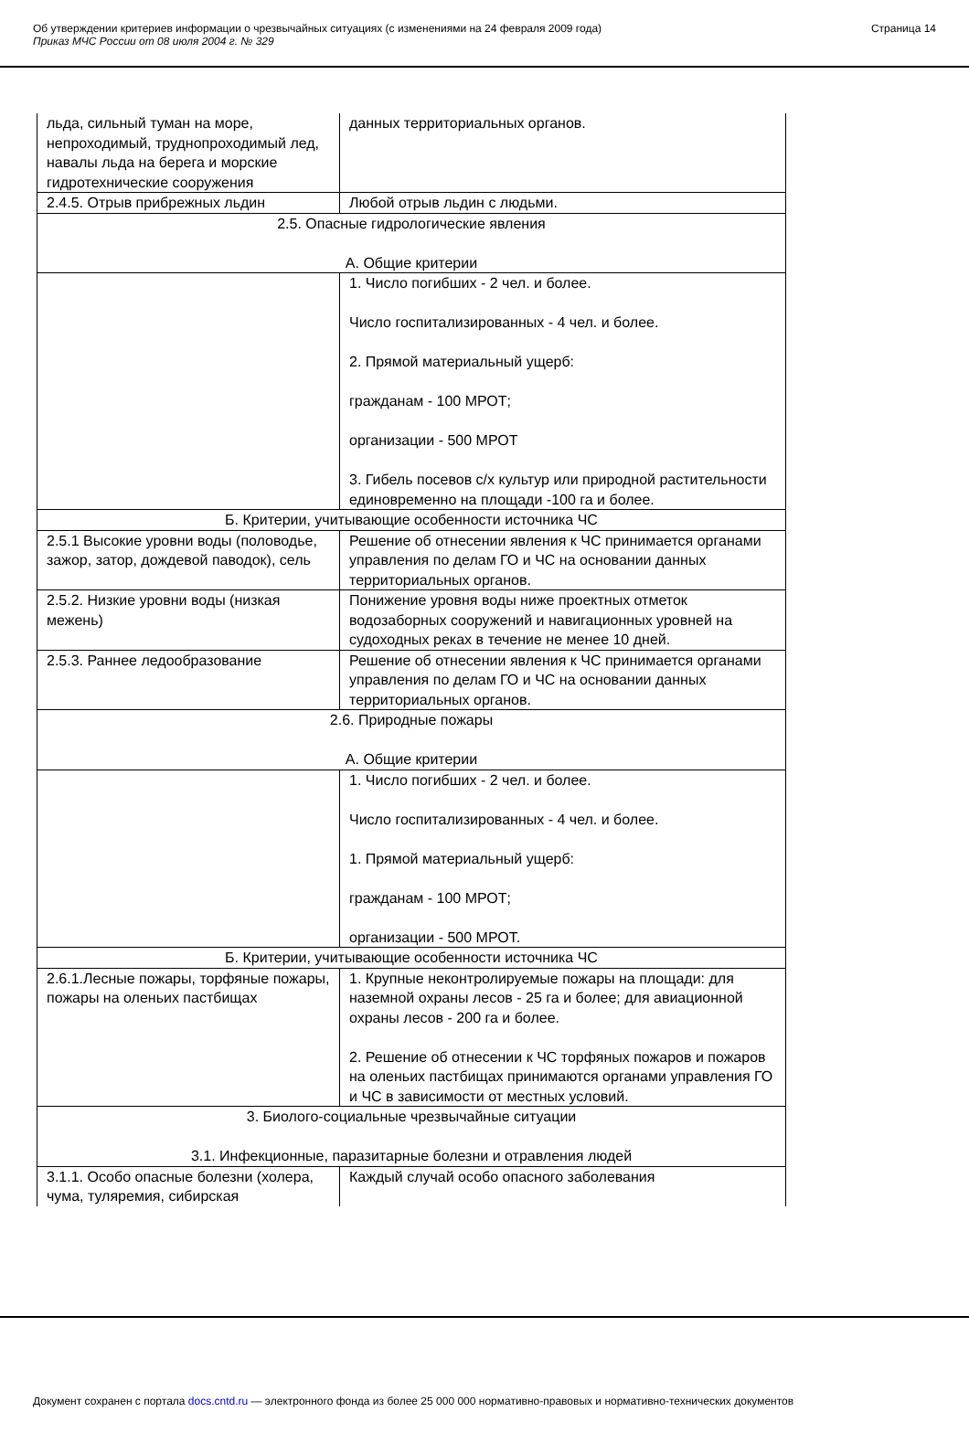Об утверждении критериев информации о чрезвычайных ситуациях (с изменениями на 24 февраля 2009 года)
Приказ МЧС России от 08 июля 2004 г. № 329
Страница 14
| льда, сильный туман на море, непроходимый, труднопроходимый лед, навалы льда на берега и морские гидротехнические сооружения | данных территориальных органов. |
| 2.4.5. Отрыв прибрежных льдин | Любой отрыв льдин с людьми. |
| 2.5. Опасные гидрологические явления А. Общие критерии | |
| | 1. Число погибших - 2 чел. и более. Число госпитализированных - 4 чел. и более. 2. Прямой материальный ущерб: гражданам - 100 МРОТ; организации - 500 МРОТ 3. Гибель посевов с/х культур или природной растительности единовременно на площади -100 га и более. |
| Б. Критерии, учитывающие особенности источника ЧС | |
| 2.5.1 Высокие уровни воды (половодье, зажор, затор, дождевой паводок), сель | Решение об отнесении явления к ЧС принимается органами управления по делам ГО и ЧС на основании данных территориальных органов. |
| 2.5.2. Низкие уровни воды (низкая межень) | Понижение уровня воды ниже проектных отметок водозаборных сооружений и навигационных уровней на судоходных реках в течение не менее 10 дней. |
| 2.5.3. Раннее ледообразование | Решение об отнесении явления к ЧС принимается органами управления по делам ГО и ЧС на основании данных территориальных органов. |
| 2.6. Природные пожары А. Общие критерии | |
| | 1. Число погибших - 2 чел. и более. Число госпитализированных - 4 чел. и более. 1. Прямой материальный ущерб: гражданам - 100 МРОТ; организации - 500 МРОТ. |
| Б. Критерии, учитывающие особенности источника ЧС | |
| 2.6.1.Лесные пожары, торфяные пожары, пожары на оленьих пастбищах | 1. Крупные неконтролируемые пожары на площади: для наземной охраны лесов - 25 га и более; для авиационной охраны лесов - 200 га и более. 2. Решение об отнесении к ЧС торфяных пожаров и пожаров на оленьих пастбищах принимаются органами управления ГО и ЧС в зависимости от местных условий. |
| 3. Биолого-социальные чрезвычайные ситуации 3.1. Инфекционные, паразитарные болезни и отравления людей | |
| 3.1.1. Особо опасные болезни (холера, чума, туляремия, сибирская | Каждый случай особо опасного заболевания |
Документ сохранен с портала docs.cntd.ru — электронного фонда из более 25 000 000 нормативно-правовых и нормативно-технических документов